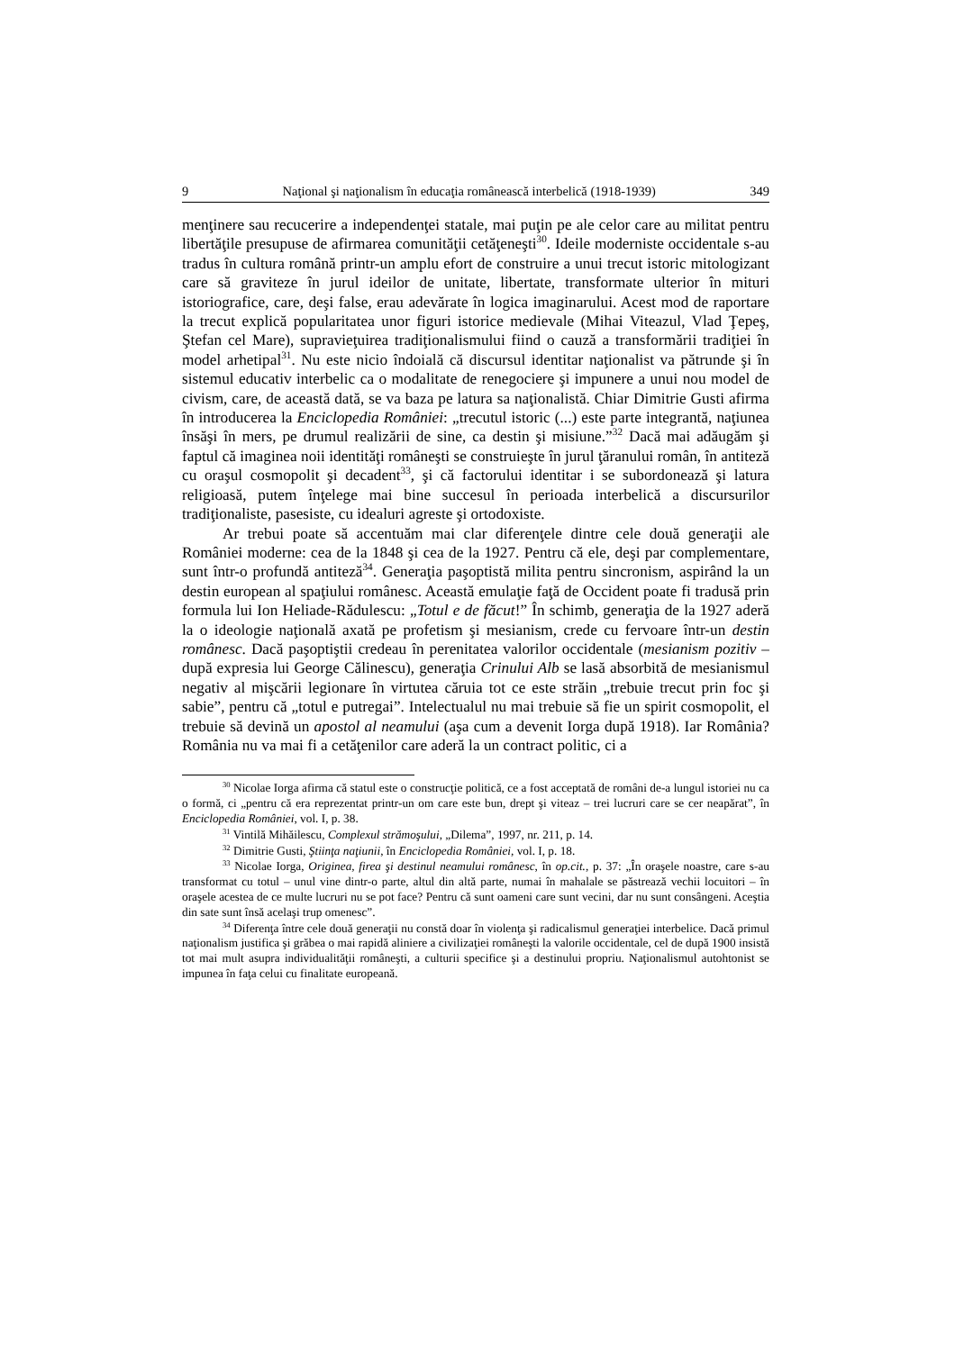9 Naţional şi naţionalism în educaţia românească interbelică (1918-1939) 349
menţinere sau recucerire a independenţei statale, mai puţin pe ale celor care au militat pentru libertăţile presupuse de afirmarea comunităţii cetăţeneşti<sup>30</sup>. Ideile moderniste occidentale s-au tradus în cultura română printr-un amplu efort de construire a unui trecut istoric mitologizant care să graviteze în jurul ideilor de unitate, libertate, transformate ulterior în mituri istoriografice, care, deşi false, erau adevărate în logica imaginarului. Acest mod de raportare la trecut explică popularitatea unor figuri istorice medievale (Mihai Viteazul, Vlad Ţepeş, Ştefan cel Mare), supravieţuirea tradiţionalismului fiind o cauză a transformării tradiţiei în model arhetipal<sup>31</sup>. Nu este nicio îndoială că discursul identitar naţionalist va pătrunde şi în sistemul educativ interbelic ca o modalitate de renegociere şi impunere a unui nou model de civism, care, de această dată, se va baza pe latura sa naţionalistă. Chiar Dimitrie Gusti afirma în introducerea la Enciclopedia României: „trecutul istoric (...) este parte integrantă, naţiunea însăşi în mers, pe drumul realizării de sine, ca destin şi misiune.”<sup>32</sup> Dacă mai adăugăm şi faptul că imaginea noii identităţi româneşti se construieşte în jurul ţăranului român, în antiteză cu oraşul cosmopolit şi decadent<sup>33</sup>, şi că factorului identitar i se subordonează şi latura religioasă, putem înţelege mai bine succesul în perioada interbelică a discursurilor tradiţionaliste, pasesiste, cu idealuri agreste şi ortodoxiste.
Ar trebui poate să accentuăm mai clar diferenţele dintre cele două generaţii ale României moderne: cea de la 1848 şi cea de la 1927. Pentru că ele, deşi par complementare, sunt într-o profundă antiteză<sup>34</sup>. Generaţia paşoptistă milita pentru sincronism, aspirând la un destin european al spaţiului românesc. Această emulaţie faţă de Occident poate fi tradusă prin formula lui Ion Heliade-Rădulescu: „Totul e de făcut!” În schimb, generaţia de la 1927 aderă la o ideologie naţională axată pe profetism şi mesianism, crede cu fervoare într-un destin românesc. Dacă paşoptiştii credeau în perenitatea valorilor occidentale (mesianism pozitiv – după expresia lui George Călinescu), generaţia Crinului Alb se lasă absorbită de mesianismul negativ al mişcării legionare în virtutea căruia tot ce este străin „trebuie trecut prin foc şi sabie”, pentru că „totul e putregai”. Intelectualul nu mai trebuie să fie un spirit cosmopolit, el trebuie să devină un apostol al neamului (aşa cum a devenit Iorga după 1918). Iar România? România nu va mai fi a cetăţenilor care aderă la un contract politic, ci a
<sup>30</sup> Nicolae Iorga afirma că statul este o construcţie politică, ce a fost acceptată de români de-a lungul istoriei nu ca o formă, ci „pentru că era reprezentat printr-un om care este bun, drept şi viteaz – trei lucruri care se cer neapărat”, în Enciclopedia României, vol. I, p. 38.
<sup>31</sup> Vintilă Mihăilescu, Complexul strămoşului, „Dilema”, 1997, nr. 211, p. 14.
<sup>32</sup> Dimitrie Gusti, Ştiinţa naţiunii, în Enciclopedia României, vol. I, p. 18.
<sup>33</sup> Nicolae Iorga, Originea, firea şi destinul neamului românesc, în op.cit., p. 37: „În oraşele noastre, care s-au transformat cu totul – unul vine dintr-o parte, altul din altă parte, numai în mahalale se păstrează vechii locuitori – în oraşele acestea de ce multe lucruri nu se pot face? Pentru că sunt oameni care sunt vecini, dar nu sunt consângeni. Aceştia din sate sunt însă acelaşi trup omenesc”.
<sup>34</sup> Diferenţa între cele două generaţii nu constă doar în violenţa şi radicalismul generaţiei interbelice. Dacă primul naţionalism justifica şi grăbea o mai rapidă aliniere a civilizaţiei româneşti la valorile occidentale, cel de după 1900 insistă tot mai mult asupra individualităţii româneşti, a culturii specifice şi a destinului propriu. Naţionalismul autohtonist se impunea în faţa celui cu finalitate europeană.